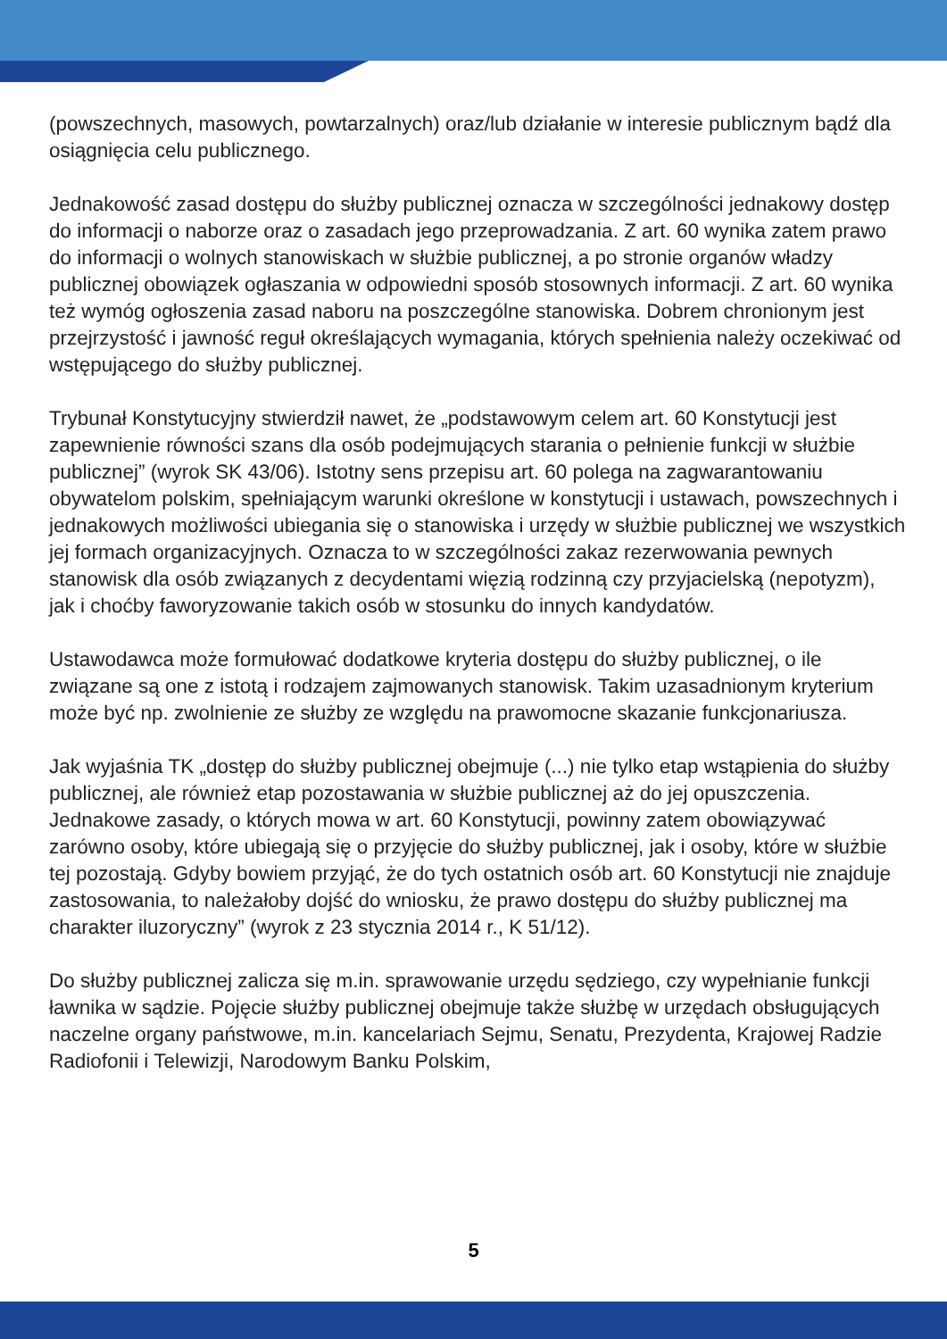(powszechnych, masowych, powtarzalnych) oraz/lub działanie w interesie publicznym bądź dla osiągnięcia celu publicznego.
Jednakowość zasad dostępu do służby publicznej oznacza w szczególności jednakowy dostęp do informacji o naborze oraz o zasadach jego przeprowadzania. Z art. 60 wynika zatem prawo do informacji o wolnych stanowiskach w służbie publicznej, a po stronie organów władzy publicznej obowiązek ogłaszania w odpowiedni sposób stosownych informacji. Z art. 60 wynika też wymóg ogłoszenia zasad naboru na poszczególne stanowiska. Dobrem chronionym jest przejrzystość i jawność reguł określających wymagania, których spełnienia należy oczekiwać od wstępującego do służby publicznej.
Trybunał Konstytucyjny stwierdził nawet, że „podstawowym celem art. 60 Konstytucji jest zapewnienie równości szans dla osób podejmujących starania o pełnienie funkcji w służbie publicznej” (wyrok SK 43/06). Istotny sens przepisu art. 60 polega na zagwarantowaniu obywatelom polskim, spełniającym warunki określone w konstytucji i ustawach, powszechnych i jednakowych możliwości ubiegania się o stanowiska i urzędy w służbie publicznej we wszystkich jej formach organizacyjnych. Oznacza to w szczególności zakaz rezerwowania pewnych stanowisk dla osób związanych z decydentami więzią rodzinną czy przyjacielską (nepotyzm), jak i choćby faworyzowanie takich osób w stosunku do innych kandydatów.
Ustawodawca może formułować dodatkowe kryteria dostępu do służby publicznej, o ile związane są one z istotą i rodzajem zajmowanych stanowisk. Takim uzasadnionym kryterium może być np. zwolnienie ze służby ze względu na prawomocne skazanie funkcjonariusza.
Jak wyjaśnia TK „dostęp do służby publicznej obejmuje (...) nie tylko etap wstąpienia do służby publicznej, ale również etap pozostawania w służbie publicznej aż do jej opuszczenia. Jednakowe zasady, o których mowa w art. 60 Konstytucji, powinny zatem obowiązywać zarówno osoby, które ubiegają się o przyjęcie do służby publicznej, jak i osoby, które w służbie tej pozostają. Gdyby bowiem przyjąć, że do tych ostatnich osób art. 60 Konstytucji nie znajduje zastosowania, to należałoby dojść do wniosku, że prawo dostępu do służby publicznej ma charakter iluzoryczny” (wyrok z 23 stycznia 2014 r., K 51/12).
Do służby publicznej zalicza się m.in. sprawowanie urzędu sędziego, czy wypełnianie funkcji ławnika w sądzie. Pojęcie służby publicznej obejmuje także służbę w urzędach obsługujących naczelne organy państwowe, m.in. kancelariach Sejmu, Senatu, Prezydenta, Krajowej Radzie Radiofonii i Telewizji, Narodowym Banku Polskim,
5